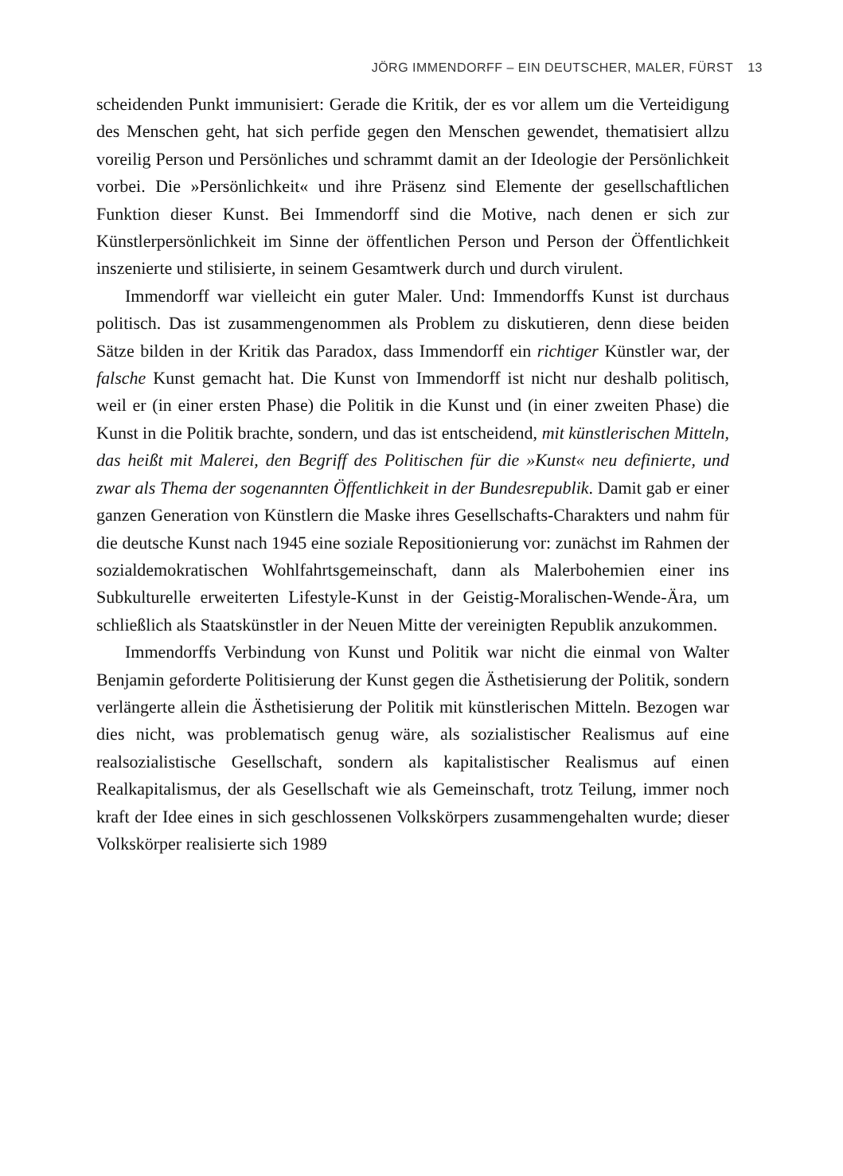JÖRG IMMENDORFF – EIN DEUTSCHER, MALER, FÜRST 13
scheidenden Punkt immunisiert: Gerade die Kritik, der es vor allem um die Verteidigung des Menschen geht, hat sich perfide gegen den Menschen gewendet, thematisiert allzu voreilig Person und Persönliches und schrammt damit an der Ideologie der Persönlichkeit vorbei. Die »Persönlichkeit« und ihre Präsenz sind Elemente der gesellschaftlichen Funktion dieser Kunst. Bei Immendorff sind die Motive, nach denen er sich zur Künstlerpersönlichkeit im Sinne der öffentlichen Person und Person der Öffentlichkeit inszenierte und stilisierte, in seinem Gesamtwerk durch und durch virulent.
Immendorff war vielleicht ein guter Maler. Und: Immendorffs Kunst ist durchaus politisch. Das ist zusammengenommen als Problem zu diskutieren, denn diese beiden Sätze bilden in der Kritik das Paradox, dass Immendorff ein richtiger Künstler war, der falsche Kunst gemacht hat. Die Kunst von Immendorff ist nicht nur deshalb politisch, weil er (in einer ersten Phase) die Politik in die Kunst und (in einer zweiten Phase) die Kunst in die Politik brachte, sondern, und das ist entscheidend, mit künstlerischen Mitteln, das heißt mit Malerei, den Begriff des Politischen für die »Kunst« neu definierte, und zwar als Thema der sogenannten Öffentlichkeit in der Bundesrepublik. Damit gab er einer ganzen Generation von Künstlern die Maske ihres Gesellschafts-Charakters und nahm für die deutsche Kunst nach 1945 eine soziale Repositionierung vor: zunächst im Rahmen der sozialdemokratischen Wohlfahrtsgemeinschaft, dann als Malerbohemien einer ins Subkulturelle erweiterten Lifestyle-Kunst in der Geistig-Moralischen-Wende-Ära, um schließlich als Staatskünstler in der Neuen Mitte der vereinigten Republik anzukommen.
Immendorffs Verbindung von Kunst und Politik war nicht die einmal von Walter Benjamin geforderte Politisierung der Kunst gegen die Ästhetisierung der Politik, sondern verlängerte allein die Ästhetisierung der Politik mit künstlerischen Mitteln. Bezogen war dies nicht, was problematisch genug wäre, als sozialistischer Realismus auf eine realsozialistische Gesellschaft, sondern als kapitalistischer Realismus auf einen Realkapitalismus, der als Gesellschaft wie als Gemeinschaft, trotz Teilung, immer noch kraft der Idee eines in sich geschlossenen Volkskörpers zusammengehalten wurde; dieser Volkskörper realisierte sich 1989